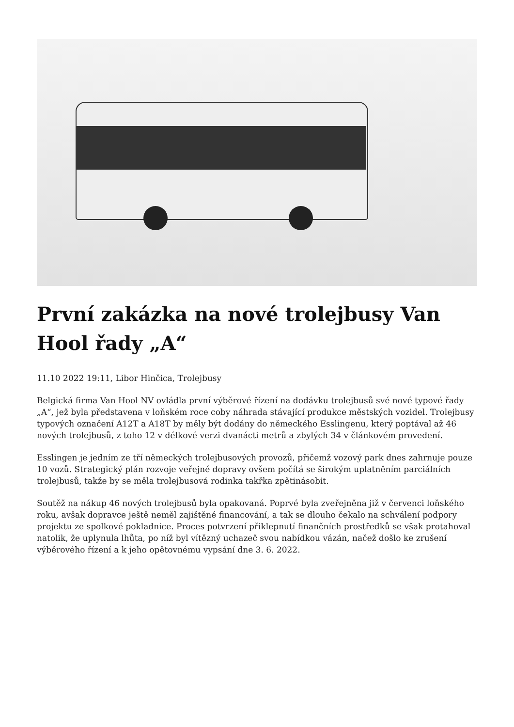První zakázka na nové trolejbusy Van Hool řady „A“
11.10 2022 19:11, Libor Hinčica, Trolejbusy
Belgická firma Van Hool NV ovládla první výběrové řízení na dodávku trolejbusů své nové typové řady „A“, jež byla představena v loňském roce coby náhrada stávající produkce městských vozidel. Trolejbusy typových označení A12T a A18T by měly být dodány do německého Esslingenu, který poptával až 46 nových trolejbusů, z toho 12 v délkové verzi dvanácti metrů a zbylých 34 v článkovém provedení.
Esslingen je jedním ze tří německých trolejbusových provozů, přičemž vozový park dnes zahrnuje pouze 10 vozů. Strategický plán rozvoje veřejné dopravy ovšem počítá se širokým uplatněním parciálních trolejbusů, takže by se měla trolejbusová rodinka takřka zpětinásobit.
Soutěž na nákup 46 nových trolejbusů byla opakovaná. Poprvé byla zveřejněna již v červenci loňského roku, avšak dopravce ještě neměl zajištěné financování, a tak se dlouho čekalo na schválení podpory projektu ze spolkové pokladnice. Proces potvrzení přiklepnutí finančních prostředků se však protahoval natolik, že uplynula lhůta, po níž byl vítězný uchazeč svou nabídkou vázán, načež došlo ke zrušení výběrového řízení a k jeho opětovnému vypsání dne 3. 6. 2022.